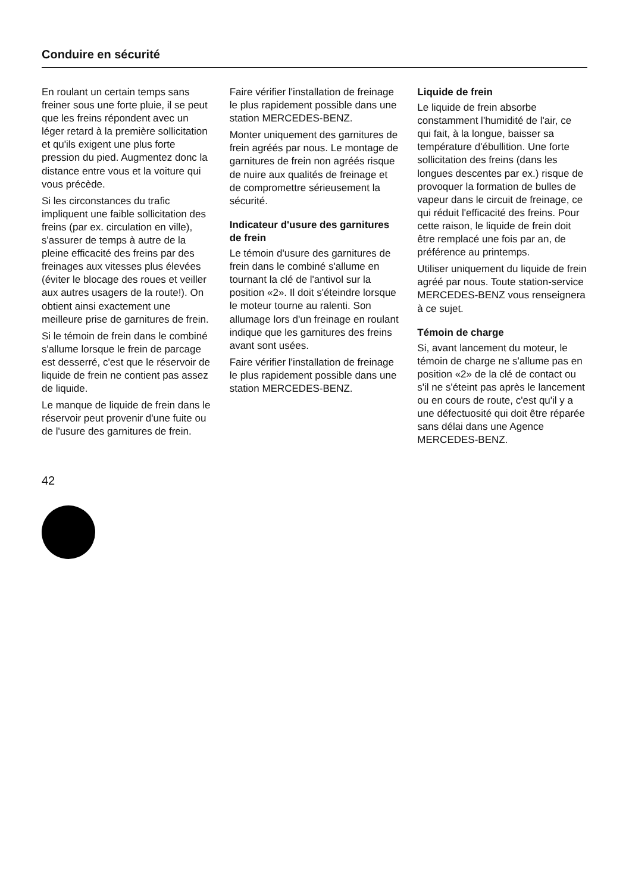Conduire en sécurité
En roulant un certain temps sans freiner sous une forte pluie, il se peut que les freins répondent avec un léger retard à la première sollicitation et qu'ils exigent une plus forte pression du pied. Augmentez donc la distance entre vous et la voiture qui vous précède.
Si les circonstances du trafic impliquent une faible sollicitation des freins (par ex. circulation en ville), s'assurer de temps à autre de la pleine efficacité des freins par des freinages aux vitesses plus élevées (éviter le blocage des roues et veiller aux autres usagers de la route!). On obtient ainsi exactement une meilleure prise de garnitures de frein.
Si le témoin de frein dans le combiné s'allume lorsque le frein de parcage est desserré, c'est que le réservoir de liquide de frein ne contient pas assez de liquide.
Le manque de liquide de frein dans le réservoir peut provenir d'une fuite ou de l'usure des garnitures de frein.
Faire vérifier l'installation de freinage le plus rapidement possible dans une station MERCEDES-BENZ.
Monter uniquement des garnitures de frein agréés par nous. Le montage de garnitures de frein non agréés risque de nuire aux qualités de freinage et de compromettre sérieusement la sécurité.
Indicateur d'usure des garnitures de frein
Le témoin d'usure des garnitures de frein dans le combiné s'allume en tournant la clé de l'antivol sur la position «2». Il doit s'éteindre lorsque le moteur tourne au ralenti. Son allumage lors d'un freinage en roulant indique que les garnitures des freins avant sont usées.
Faire vérifier l'installation de freinage le plus rapidement possible dans une station MERCEDES-BENZ.
Liquide de frein
Le liquide de frein absorbe constamment l'humidité de l'air, ce qui fait, à la longue, baisser sa température d'ébullition. Une forte sollicitation des freins (dans les longues descentes par ex.) risque de provoquer la formation de bulles de vapeur dans le circuit de freinage, ce qui réduit l'efficacité des freins. Pour cette raison, le liquide de frein doit être remplacé une fois par an, de préférence au printemps.
Utiliser uniquement du liquide de frein agréé par nous. Toute station-service MERCEDES-BENZ vous renseignera à ce sujet.
Témoin de charge
Si, avant lancement du moteur, le témoin de charge ne s'allume pas en position «2» de la clé de contact ou s'il ne s'éteint pas après le lancement ou en cours de route, c'est qu'il y a une défectuosité qui doit être réparée sans délai dans une Agence MERCEDES-BENZ.
42